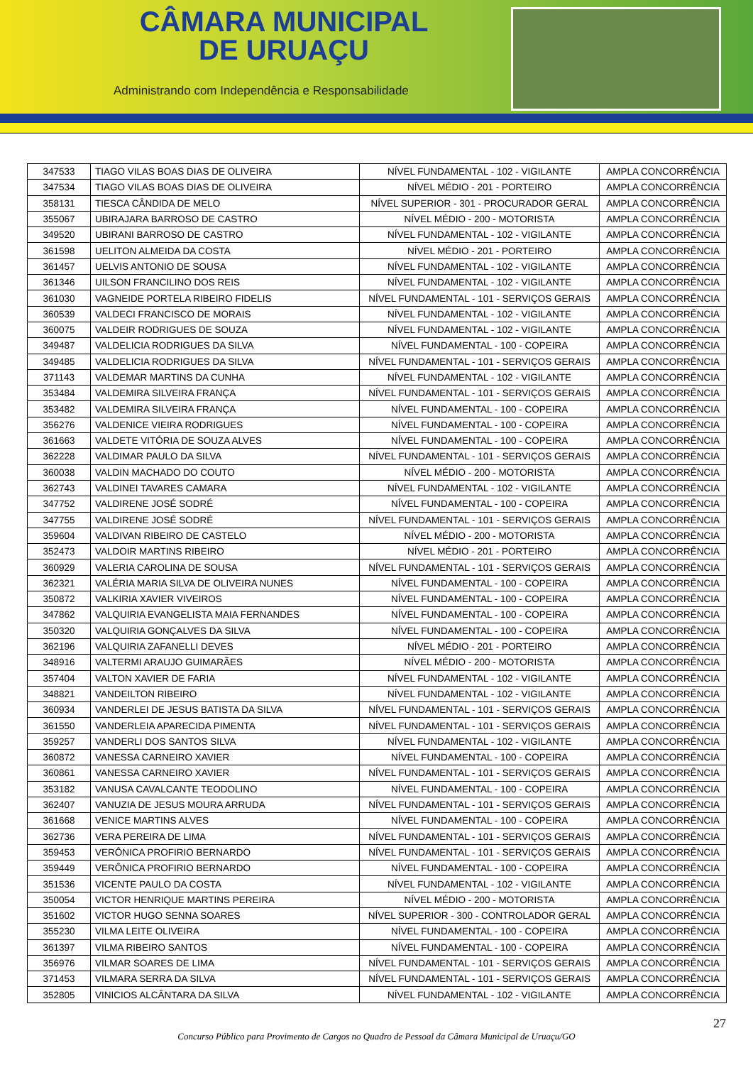CÂMARA MUNICIPAL
DE URUAÇU
Administrando com Independência e Responsabilidade
| 347533 | TIAGO VILAS BOAS DIAS DE OLIVEIRA | NÍVEL FUNDAMENTAL - 102 - VIGILANTE | AMPLA CONCORRÊNCIA |
| 347534 | TIAGO VILAS BOAS DIAS DE OLIVEIRA | NÍVEL MÉDIO - 201 - PORTEIRO | AMPLA CONCORRÊNCIA |
| 358131 | TIESCA CÂNDIDA DE MELO | NÍVEL SUPERIOR - 301 - PROCURADOR GERAL | AMPLA CONCORRÊNCIA |
| 355067 | UBIRAJARA BARROSO DE CASTRO | NÍVEL MÉDIO - 200 - MOTORISTA | AMPLA CONCORRÊNCIA |
| 349520 | UBIRANI BARROSO DE CASTRO | NÍVEL FUNDAMENTAL - 102 - VIGILANTE | AMPLA CONCORRÊNCIA |
| 361598 | UELITON ALMEIDA DA COSTA | NÍVEL MÉDIO - 201 - PORTEIRO | AMPLA CONCORRÊNCIA |
| 361457 | UELVIS ANTONIO DE SOUSA | NÍVEL FUNDAMENTAL - 102 - VIGILANTE | AMPLA CONCORRÊNCIA |
| 361346 | UILSON FRANCILINO DOS REIS | NÍVEL FUNDAMENTAL - 102 - VIGILANTE | AMPLA CONCORRÊNCIA |
| 361030 | VAGNEIDE PORTELA RIBEIRO FIDELIS | NÍVEL FUNDAMENTAL - 101 - SERVIÇOS GERAIS | AMPLA CONCORRÊNCIA |
| 360539 | VALDECI FRANCISCO DE MORAIS | NÍVEL FUNDAMENTAL - 102 - VIGILANTE | AMPLA CONCORRÊNCIA |
| 360075 | VALDEIR RODRIGUES DE SOUZA | NÍVEL FUNDAMENTAL - 102 - VIGILANTE | AMPLA CONCORRÊNCIA |
| 349487 | VALDELICIA RODRIGUES DA SILVA | NÍVEL FUNDAMENTAL - 100 - COPEIRA | AMPLA CONCORRÊNCIA |
| 349485 | VALDELICIA RODRIGUES DA SILVA | NÍVEL FUNDAMENTAL - 101 - SERVIÇOS GERAIS | AMPLA CONCORRÊNCIA |
| 371143 | VALDEMAR MARTINS DA CUNHA | NÍVEL FUNDAMENTAL - 102 - VIGILANTE | AMPLA CONCORRÊNCIA |
| 353484 | VALDEMIRA SILVEIRA FRANÇA | NÍVEL FUNDAMENTAL - 101 - SERVIÇOS GERAIS | AMPLA CONCORRÊNCIA |
| 353482 | VALDEMIRA SILVEIRA FRANÇA | NÍVEL FUNDAMENTAL - 100 - COPEIRA | AMPLA CONCORRÊNCIA |
| 356276 | VALDENICE VIEIRA RODRIGUES | NÍVEL FUNDAMENTAL - 100 - COPEIRA | AMPLA CONCORRÊNCIA |
| 361663 | VALDETE VITÓRIA DE SOUZA ALVES | NÍVEL FUNDAMENTAL - 100 - COPEIRA | AMPLA CONCORRÊNCIA |
| 362228 | VALDIMAR PAULO DA SILVA | NÍVEL FUNDAMENTAL - 101 - SERVIÇOS GERAIS | AMPLA CONCORRÊNCIA |
| 360038 | VALDIN MACHADO DO COUTO | NÍVEL MÉDIO - 200 - MOTORISTA | AMPLA CONCORRÊNCIA |
| 362743 | VALDINEI TAVARES CAMARA | NÍVEL FUNDAMENTAL - 102 - VIGILANTE | AMPLA CONCORRÊNCIA |
| 347752 | VALDIRENE JOSÉ SODRÉ | NÍVEL FUNDAMENTAL - 100 - COPEIRA | AMPLA CONCORRÊNCIA |
| 347755 | VALDIRENE JOSÉ SODRÉ | NÍVEL FUNDAMENTAL - 101 - SERVIÇOS GERAIS | AMPLA CONCORRÊNCIA |
| 359604 | VALDIVAN RIBEIRO DE CASTELO | NÍVEL MÉDIO - 200 - MOTORISTA | AMPLA CONCORRÊNCIA |
| 352473 | VALDOIR MARTINS RIBEIRO | NÍVEL MÉDIO - 201 - PORTEIRO | AMPLA CONCORRÊNCIA |
| 360929 | VALERIA CAROLINA DE SOUSA | NÍVEL FUNDAMENTAL - 101 - SERVIÇOS GERAIS | AMPLA CONCORRÊNCIA |
| 362321 | VALÉRIA MARIA SILVA DE OLIVEIRA NUNES | NÍVEL FUNDAMENTAL - 100 - COPEIRA | AMPLA CONCORRÊNCIA |
| 350872 | VALKIRIA XAVIER VIVEIROS | NÍVEL FUNDAMENTAL - 100 - COPEIRA | AMPLA CONCORRÊNCIA |
| 347862 | VALQUIRIA EVANGELISTA MAIA FERNANDES | NÍVEL FUNDAMENTAL - 100 - COPEIRA | AMPLA CONCORRÊNCIA |
| 350320 | VALQUIRIA GONÇALVES DA SILVA | NÍVEL FUNDAMENTAL - 100 - COPEIRA | AMPLA CONCORRÊNCIA |
| 362196 | VALQUIRIA ZAFANELLI DEVES | NÍVEL MÉDIO - 201 - PORTEIRO | AMPLA CONCORRÊNCIA |
| 348916 | VALTERMI ARAUJO GUIMARÃES | NÍVEL MÉDIO - 200 - MOTORISTA | AMPLA CONCORRÊNCIA |
| 357404 | VALTON XAVIER DE FARIA | NÍVEL FUNDAMENTAL - 102 - VIGILANTE | AMPLA CONCORRÊNCIA |
| 348821 | VANDEILTON RIBEIRO | NÍVEL FUNDAMENTAL - 102 - VIGILANTE | AMPLA CONCORRÊNCIA |
| 360934 | VANDERLEI DE JESUS BATISTA DA SILVA | NÍVEL FUNDAMENTAL - 101 - SERVIÇOS GERAIS | AMPLA CONCORRÊNCIA |
| 361550 | VANDERLEIA APARECIDA PIMENTA | NÍVEL FUNDAMENTAL - 101 - SERVIÇOS GERAIS | AMPLA CONCORRÊNCIA |
| 359257 | VANDERLI DOS SANTOS SILVA | NÍVEL FUNDAMENTAL - 102 - VIGILANTE | AMPLA CONCORRÊNCIA |
| 360872 | VANESSA CARNEIRO XAVIER | NÍVEL FUNDAMENTAL - 100 - COPEIRA | AMPLA CONCORRÊNCIA |
| 360861 | VANESSA CARNEIRO XAVIER | NÍVEL FUNDAMENTAL - 101 - SERVIÇOS GERAIS | AMPLA CONCORRÊNCIA |
| 353182 | VANUSA CAVALCANTE TEODOLINO | NÍVEL FUNDAMENTAL - 100 - COPEIRA | AMPLA CONCORRÊNCIA |
| 362407 | VANUZIA DE JESUS MOURA ARRUDA | NÍVEL FUNDAMENTAL - 101 - SERVIÇOS GERAIS | AMPLA CONCORRÊNCIA |
| 361668 | VENICE MARTINS ALVES | NÍVEL FUNDAMENTAL - 100 - COPEIRA | AMPLA CONCORRÊNCIA |
| 362736 | VERA PEREIRA DE LIMA | NÍVEL FUNDAMENTAL - 101 - SERVIÇOS GERAIS | AMPLA CONCORRÊNCIA |
| 359453 | VERÔNICA PROFIRIO BERNARDO | NÍVEL FUNDAMENTAL - 101 - SERVIÇOS GERAIS | AMPLA CONCORRÊNCIA |
| 359449 | VERÔNICA PROFIRIO BERNARDO | NÍVEL FUNDAMENTAL - 100 - COPEIRA | AMPLA CONCORRÊNCIA |
| 351536 | VICENTE PAULO DA COSTA | NÍVEL FUNDAMENTAL - 102 - VIGILANTE | AMPLA CONCORRÊNCIA |
| 350054 | VICTOR HENRIQUE MARTINS PEREIRA | NÍVEL MÉDIO - 200 - MOTORISTA | AMPLA CONCORRÊNCIA |
| 351602 | VICTOR HUGO SENNA SOARES | NÍVEL SUPERIOR - 300 - CONTROLADOR GERAL | AMPLA CONCORRÊNCIA |
| 355230 | VILMA LEITE OLIVEIRA | NÍVEL FUNDAMENTAL - 100 - COPEIRA | AMPLA CONCORRÊNCIA |
| 361397 | VILMA RIBEIRO SANTOS | NÍVEL FUNDAMENTAL - 100 - COPEIRA | AMPLA CONCORRÊNCIA |
| 356976 | VILMAR SOARES DE LIMA | NÍVEL FUNDAMENTAL - 101 - SERVIÇOS GERAIS | AMPLA CONCORRÊNCIA |
| 371453 | VILMARA SERRA DA SILVA | NÍVEL FUNDAMENTAL - 101 - SERVIÇOS GERAIS | AMPLA CONCORRÊNCIA |
| 352805 | VINICIOS ALCÂNTARA DA SILVA | NÍVEL FUNDAMENTAL - 102 - VIGILANTE | AMPLA CONCORRÊNCIA |
27
Concurso Público para Provimento de Cargos no Quadro de Pessoal da Câmara Municipal de Uruaçu/GO